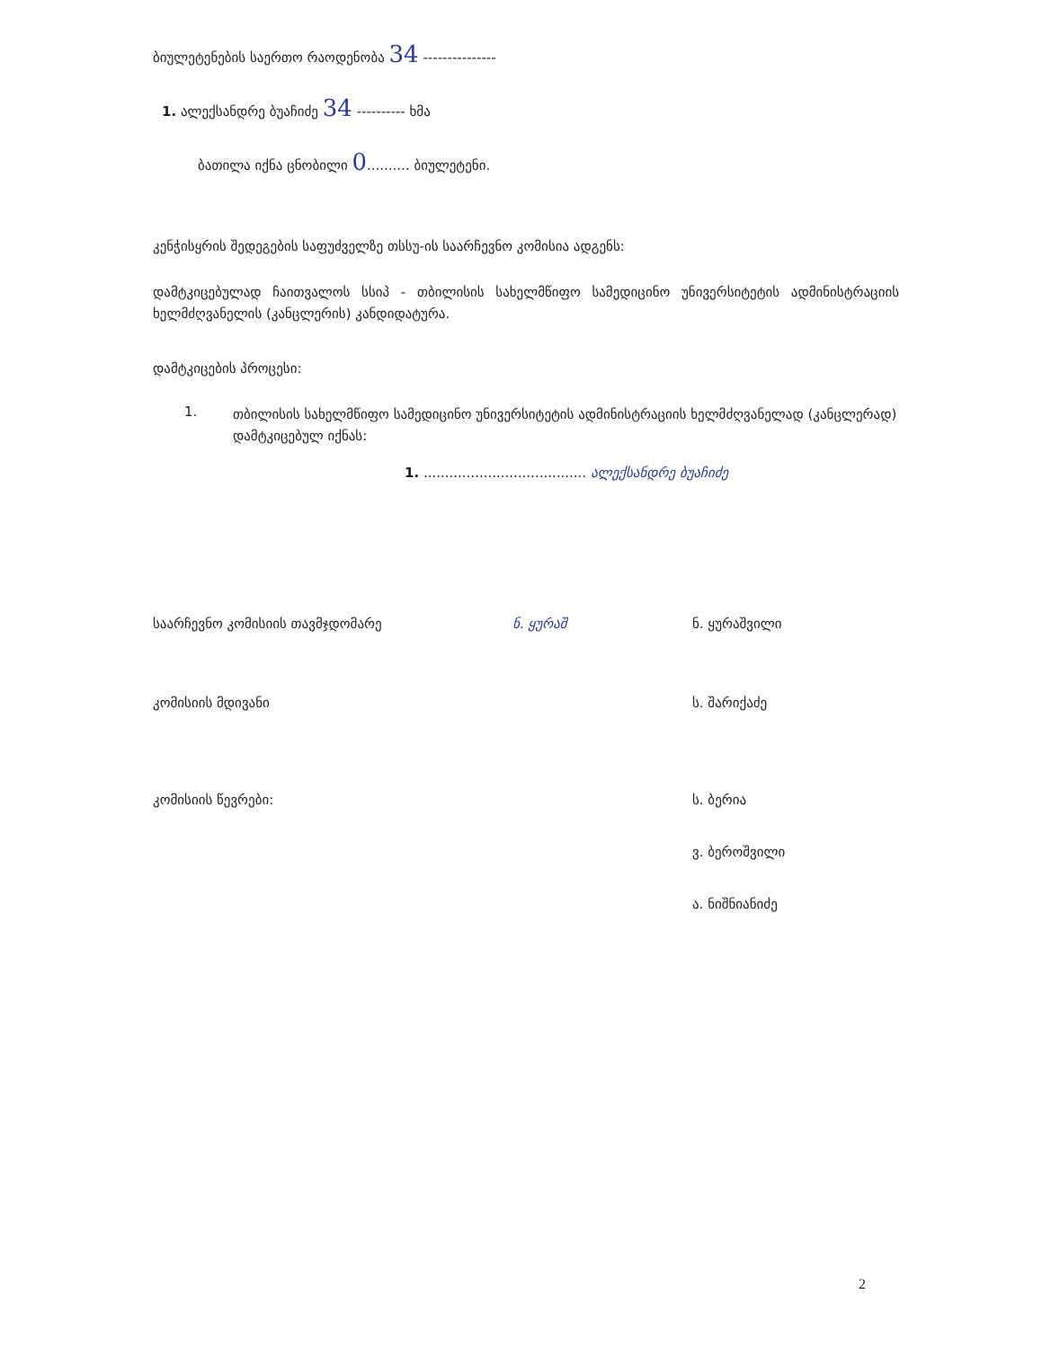ბიულეტენების საერთო რაოდენობა 34 ---------------
1. ალექსანდრე ბუაჩიძე 34 ---------- ხმა
ბათილა იქნა ცნობილი 0.......... ბიულეტენი.
კენჭისყრის შედეგების საფუძველზე თსსუ-ის საარჩევნო კომისია ადგენს:
დამტკიცებულად ჩაითვალოს სსიპ - თბილისის სახელმწიფო სამედიცინო უნივერსიტეტის ადმინისტრაციის ხელმძღვანელის (კანცლერის) კანდიდატურა.
დამტკიცების პროცესი:
1.
თბილისის სახელმწიფო სამედიცინო უნივერსიტეტის ადმინისტრაციის ხელმძღვანელად (კანცლერად) დამტკიცებულ იქნას:
1. ...................................... ალექსანდრე ბუაჩიძე
საარჩევნო კომისიის თავმჯდომარე ნ. ყურაშ ნ. ყურაშვილი
კომისიის მდივანი ს. შარიქაძე
კომისიის წევრები: ს. ბერია
ვ. ბეროშვილი
ა. ნიშნიანიძე
2